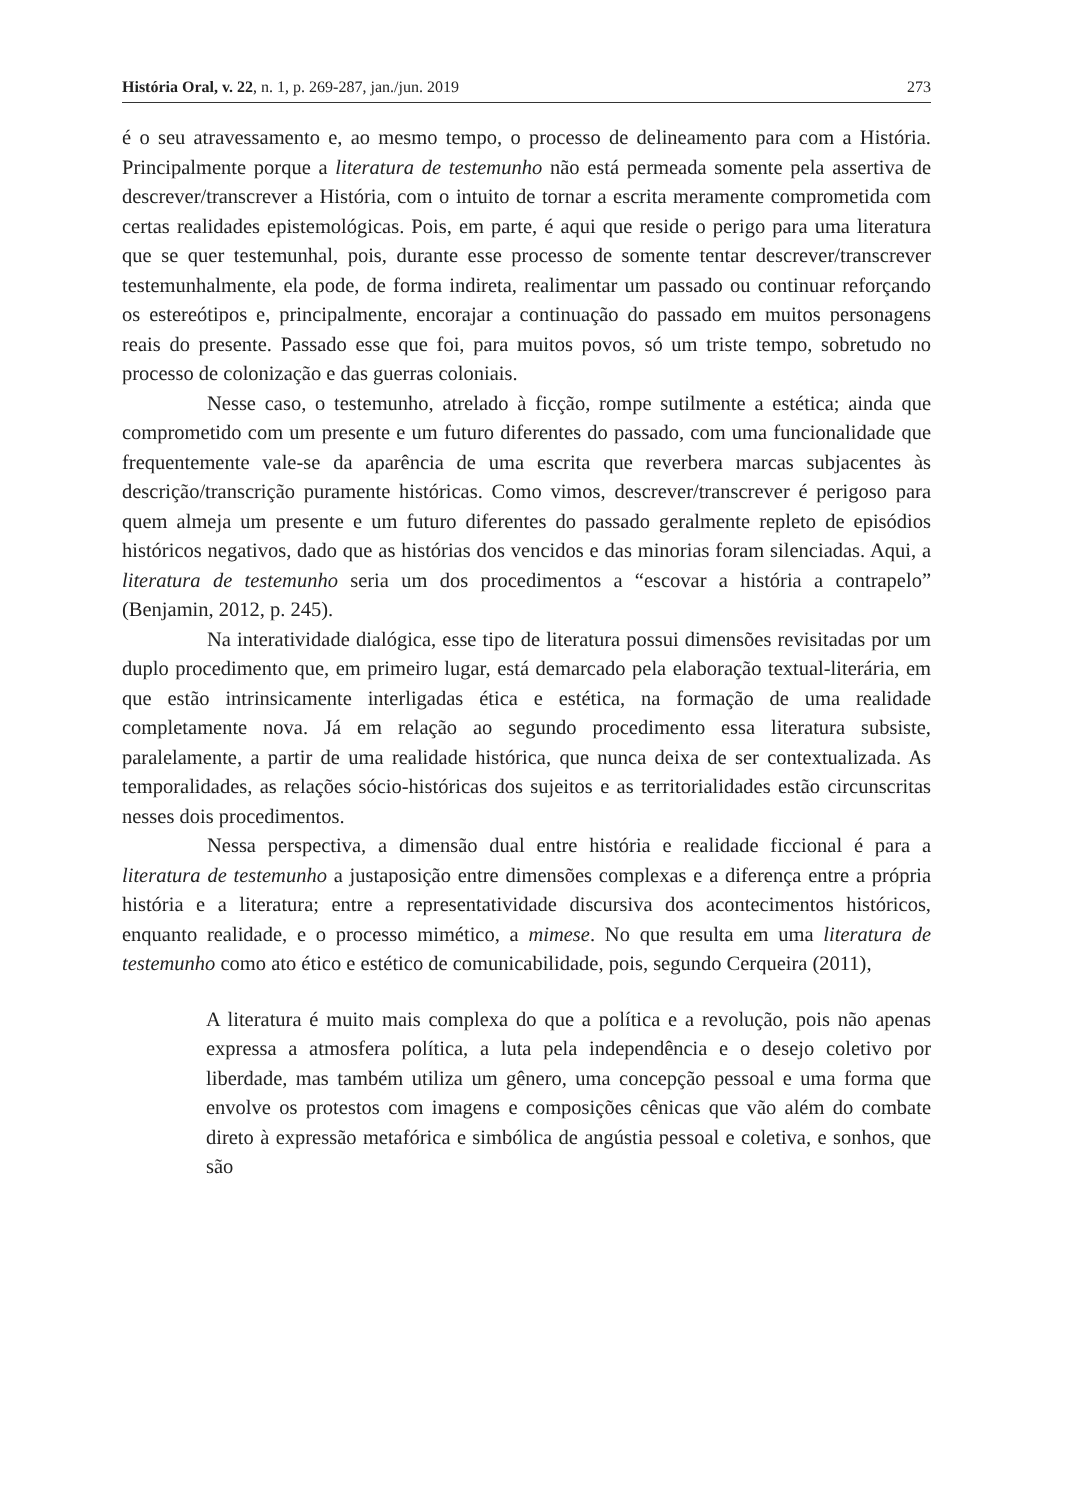História Oral, v. 22, n. 1, p. 269-287, jan./jun. 2019 273
é o seu atravessamento e, ao mesmo tempo, o processo de delineamento para com a História. Principalmente porque a literatura de testemunho não está permeada somente pela assertiva de descrever/transcrever a História, com o intuito de tornar a escrita meramente comprometida com certas realidades epistemológicas. Pois, em parte, é aqui que reside o perigo para uma literatura que se quer testemunhal, pois, durante esse processo de somente tentar descrever/transcrever testemunhalmente, ela pode, de forma indireta, realimentar um passado ou continuar reforçando os estereótipos e, principalmente, encorajar a continuação do passado em muitos personagens reais do presente. Passado esse que foi, para muitos povos, só um triste tempo, sobretudo no processo de colonização e das guerras coloniais.
Nesse caso, o testemunho, atrelado à ficção, rompe sutilmente a estética; ainda que comprometido com um presente e um futuro diferentes do passado, com uma funcionalidade que frequentemente vale-se da aparência de uma escrita que reverbera marcas subjacentes às descrição/transcrição puramente históricas. Como vimos, descrever/transcrever é perigoso para quem almeja um presente e um futuro diferentes do passado geralmente repleto de episódios históricos negativos, dado que as histórias dos vencidos e das minorias foram silenciadas. Aqui, a literatura de testemunho seria um dos procedimentos a “escovar a história a contrapelo” (Benjamin, 2012, p. 245).
Na interatividade dialógica, esse tipo de literatura possui dimensões revisitadas por um duplo procedimento que, em primeiro lugar, está demarcado pela elaboração textual-literária, em que estão intrinsicamente interligadas ética e estética, na formação de uma realidade completamente nova. Já em relação ao segundo procedimento essa literatura subsiste, paralelamente, a partir de uma realidade histórica, que nunca deixa de ser contextualizada. As temporalidades, as relações sócio-históricas dos sujeitos e as territorialidades estão circunscritas nesses dois procedimentos.
Nessa perspectiva, a dimensão dual entre história e realidade ficcional é para a literatura de testemunho a justaposição entre dimensões complexas e a diferença entre a própria história e a literatura; entre a representatividade discursiva dos acontecimentos históricos, enquanto realidade, e o processo mimético, a mimese. No que resulta em uma literatura de testemunho como ato ético e estético de comunicabilidade, pois, segundo Cerqueira (2011),
A literatura é muito mais complexa do que a política e a revolução, pois não apenas expressa a atmosfera política, a luta pela independência e o desejo coletivo por liberdade, mas também utiliza um gênero, uma concepção pessoal e uma forma que envolve os protestos com imagens e composições cênicas que vão além do combate direto à expressão metafórica e simbólica de angústia pessoal e coletiva, e sonhos, que são